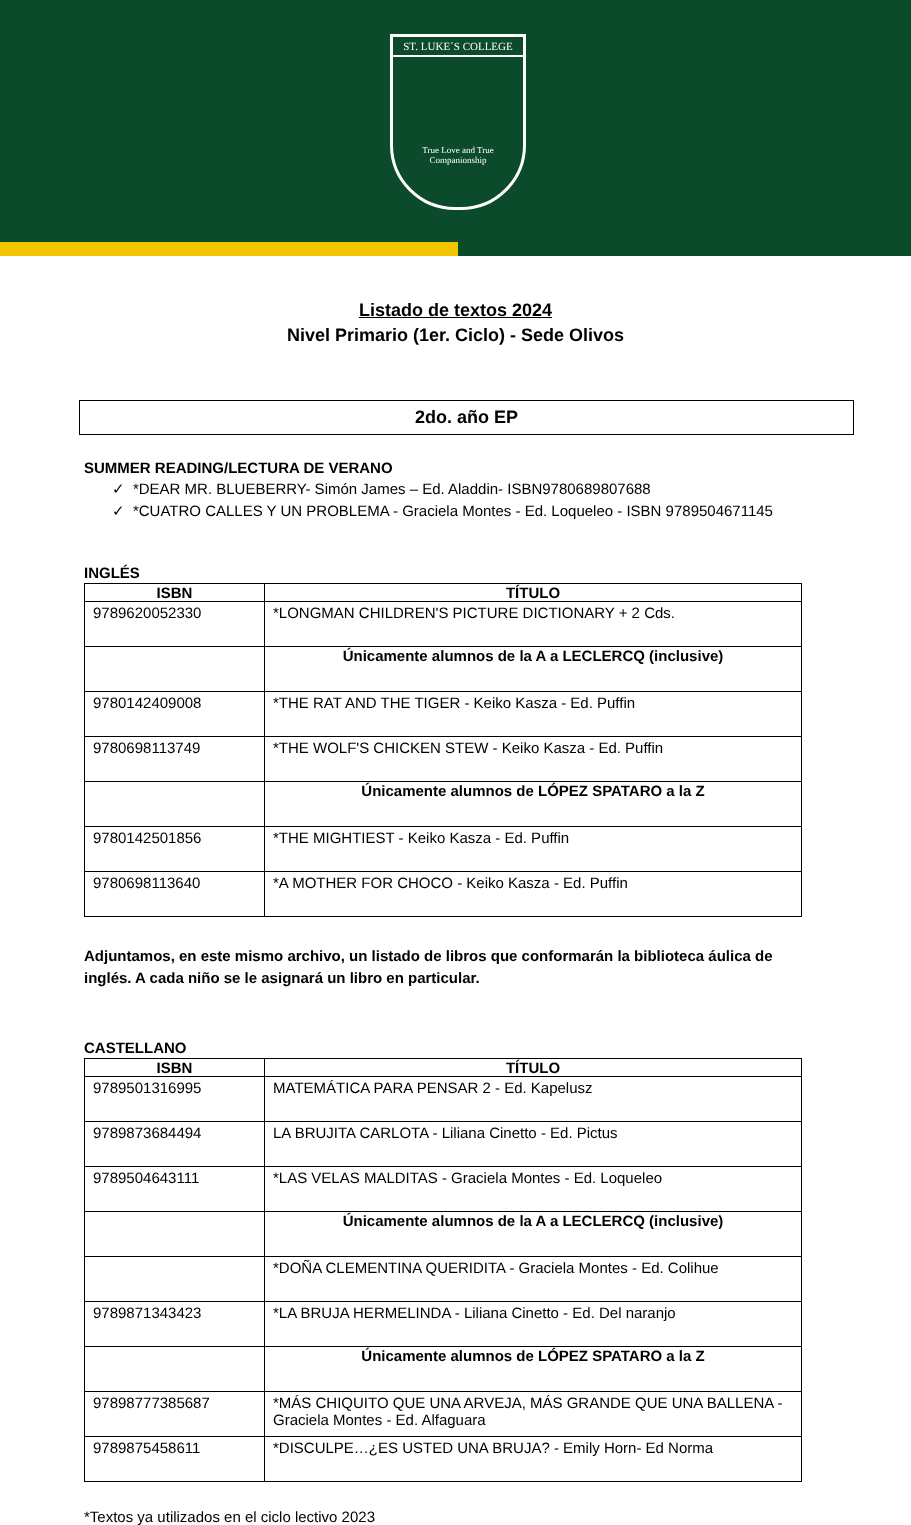ST. LUKE´S COLLEGE
True Love and True Companionship
Listado de textos 2024
Nivel Primario (1er. Ciclo) - Sede Olivos
2do. año EP
SUMMER READING/LECTURA DE VERANO
✓ *DEAR MR. BLUEBERRY- Simón James – Ed. Aladdin- ISBN9780689807688
✓ *CUATRO CALLES Y UN PROBLEMA - Graciela Montes - Ed. Loqueleo - ISBN 9789504671145
INGLÉS
| ISBN | TÍTULO |
| --- | --- |
| 9789620052330 | *LONGMAN CHILDREN'S PICTURE DICTIONARY + 2 Cds. |
| | Únicamente alumnos de la A a LECLERCQ (inclusive) |
| 9780142409008 | *THE RAT AND THE TIGER - Keiko Kasza - Ed. Puffin |
| 9780698113749 | *THE WOLF'S CHICKEN STEW - Keiko Kasza - Ed. Puffin |
| | Únicamente alumnos de LÓPEZ SPATARO a la Z |
| 9780142501856 | *THE MIGHTIEST - Keiko Kasza - Ed. Puffin |
| 9780698113640 | *A MOTHER FOR CHOCO - Keiko Kasza - Ed. Puffin |
Adjuntamos, en este mismo archivo, un listado de libros que conformarán la biblioteca áulica de inglés. A cada niño se le asignará un libro en particular.
CASTELLANO
| ISBN | TÍTULO |
| --- | --- |
| 9789501316995 | MATEMÁTICA PARA PENSAR 2 - Ed. Kapelusz |
| 9789873684494 | LA BRUJITA CARLOTA - Liliana Cinetto - Ed. Pictus |
| 9789504643111 | *LAS VELAS MALDITAS - Graciela Montes - Ed. Loqueleo |
| | Únicamente alumnos de la A a LECLERCQ (inclusive) |
| | *DOÑA CLEMENTINA QUERIDITA - Graciela Montes - Ed. Colihue |
| 9789871343423 | *LA BRUJA HERMELINDA - Liliana Cinetto - Ed. Del naranjo |
| | Únicamente alumnos de LÓPEZ SPATARO a la Z |
| 97898777385687 | *MÁS CHIQUITO QUE UNA ARVEJA, MÁS GRANDE QUE UNA BALLENA - Graciela Montes - Ed. Alfaguara |
| 9789875458611 | *DISCULPE…¿ES USTED UNA BRUJA? - Emily Horn- Ed Norma |
*Textos ya utilizados en el ciclo lectivo 2023